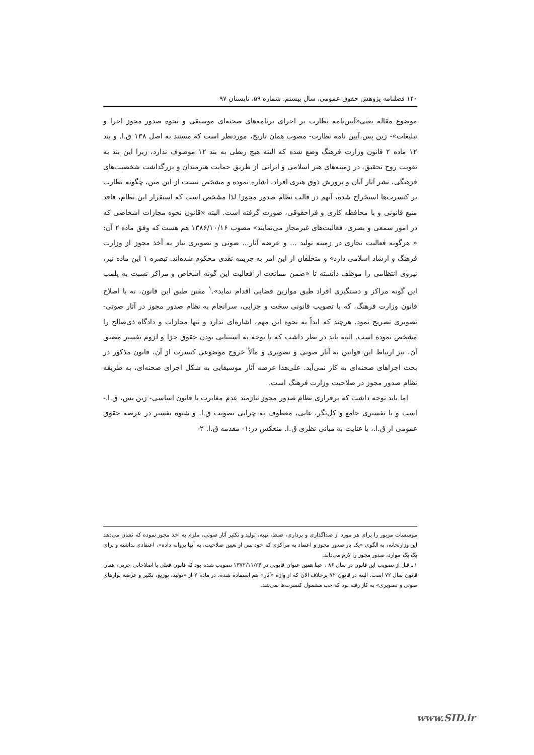۱۴۰ فصلنامه پژوهش حقوق عمومی، سال بیستم، شماره ۵۹، تابستان ۹۷
موضوع مقاله یعنی«آیین‌نامه نظارت بر اجرای برنامه‌های صحنه‌ای موسیقی و نحوه صدور مجوز اجرا و تبلیغات»- زین پس،آیین نامه نظارت- مصوب همان تاریخ، موردنظر است که مستند به اصل ۱۳۸ ق.ا. و بند ۱۲ ماده ۲ قانون وزارت فرهنگ وضع شده که البته هیچ ربطی به بند ۱۲ موصوف ندارد، زیرا این بند به تقویت روح تحقیق، در زمینه‌های هنر اسلامی و ایرانی از طریق حمایت هنرمندان و بزرگداشت شخصیت‌های فرهنگی، نشر آثار آنان و پرورش ذوق هنری افراد، اشاره نموده و مشخص نیست از این متن، چگونه نظارت بر کنسرت‌ها استخراج شده، آنهم در قالب نظام صدور مجوز! لذا مشخص است که استقرار این نظام، فاقد منبع قانونی و با محافظه کاری و فراحقوقی، صورت گرفته است. البته «قانون نحوه مجازات اشخاصی که در امور سمعی و بصری، فعالیت‌های غیرمجاز می‌نمایند» مصوب ۱۳۸۶/۱۰/۱۶ هم هست که وفق ماده ۲ آن: « هرگونه فعالیت تجاری در زمینه تولید ... و عرضه آثار... صوتی و تصویری نیاز به أخذ مجوز از وزارت فرهنگ و ارشاد اسلامی دارد» و متخلفان از این امر به جریمه نقدی محکوم شده‌اند. تبصره ۱ این ماده نیز، نیروی انتظامی را موظف دانسته تا «ضمن ممانعت از فعالیت این گونه اشخاص و مراکز نسبت به پلمب این گونه مراکز و دستگیری افراد طبق موازین قضایی اقدام نماید».<sup>۱</sup> مقنن طبق این قانون، نه با اصلاح قانون وزارت فرهنگ، که با تصویب قانونی سخت و جزایی، سرانجام به نظام صدور مجوز در آثار صوتی- تصویری تصریح نمود. هرچند که ابداً به نحوه این مهم، اشاره‌ای ندارد و تنها مجازات و دادگاه ذی‌صالح را مشخص نموده است. البته باید در نظر داشت که با توجه به استثنایی بودن حقوق جزا و لزوم تفسیر مضیق آن، نیز ارتباط این قوانین به آثار صوتی و تصویری و مآلاً خروج موضوعی کنسرت از آن، قانون مذکور در بحث اجراهای صحنه‌ای به کار نمی‌آید. علی‌هذا عرضه آثار موسیقایی به شکل اجرای صحنه‌ای، به طریقه نظام صدور مجوز در صلاحیت وزارت فرهنگ است.
اما باید توجه داشت که برقراری نظام صدور مجوز نیازمند عدم مغایرت با قانون اساسی- زین پس، ق.ا.- است و با تفسیری جامع و کل‌نگر، غایی، معطوف به چرایی تصویب ق.ا. و شیوه تفسیر در عرصه حقوق عمومی از ق.ا.، با عنایت به مبانی نظری ق.ا. منعکس در:۱- مقدمه ق.ا. ۲-
موسسات مزبور را برای هر مورد از صداگذاری و برداری، ضبط، تهیه، تولید و تکثیر آثار صوتی، ملزم به اخذ مجوز نموده که نشان می‌دهد این وزارتخانه، به الگوی «یک بار صدور مجوز و اعتماد به مراکزی که خود پس از تعیین صلاحیت، به آنها پروانه داده»، اعتقادی نداشته و برای یک یک موارد، صدور مجوز را لازم می‌داند.
۱ ـ قبل از تصویب این قانون در سال ۸۶ ، عینا همین عنوان قانونی در ۱۳۷۲/۱۱/۲۴ تصویب شده بود که قانون فعلی با اصلاحاتی جزیی، همان قانون سال ۷۲ است. البته در قانون ۷۲ برخلاف الان که از واژه «آثار» هم استفاده شده، در ماده ۲ از «تولید، توزیع، تکثیر و عرضه نوارهای صوتی و تصویری» به کار رفته بود که خب مشمول کنسرت‌ها نمی‌شد.
www.SID.ir